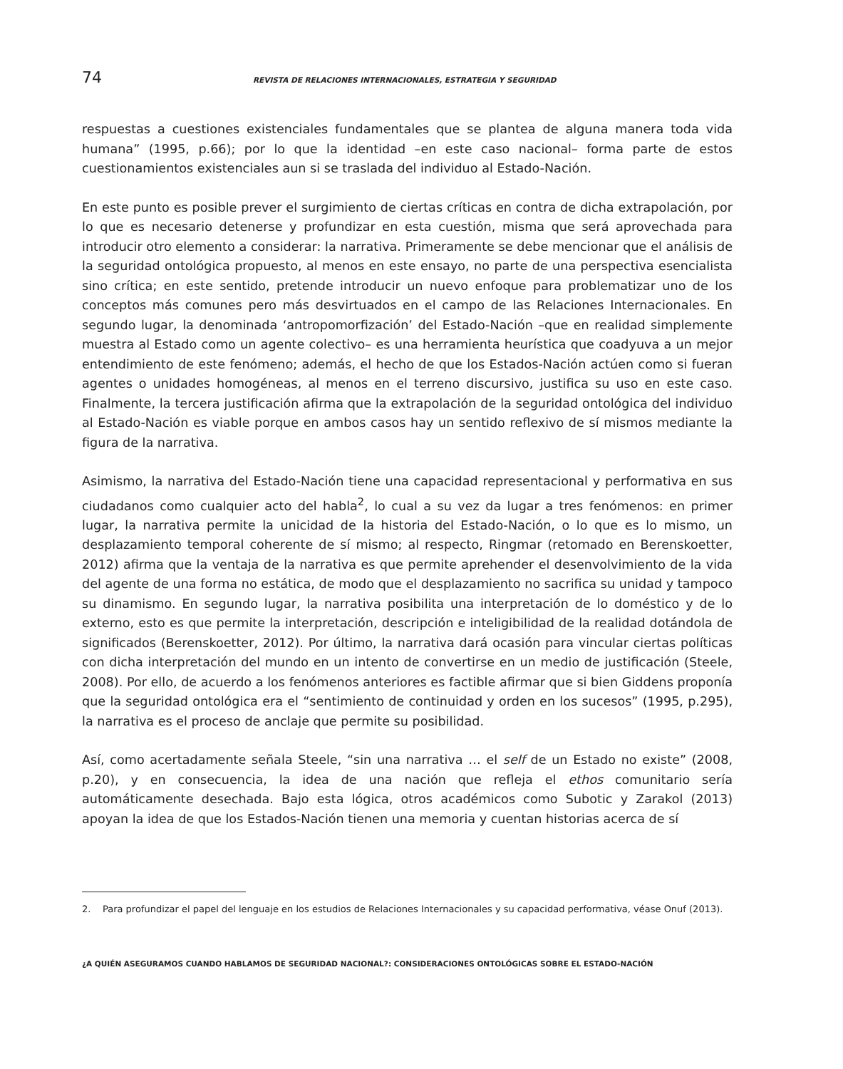74 REVISTA DE RELACIONES INTERNACIONALES, ESTRATEGIA Y SEGURIDAD
respuestas a cuestiones existenciales fundamentales que se plantea de alguna manera toda vida humana” (1995, p.66); por lo que la identidad –en este caso nacional– forma parte de estos cuestionamientos existenciales aun si se traslada del individuo al Estado-Nación.
En este punto es posible prever el surgimiento de ciertas críticas en contra de dicha extrapolación, por lo que es necesario detenerse y profundizar en esta cuestión, misma que será aprovechada para introducir otro elemento a considerar: la narrativa. Primeramente se debe mencionar que el análisis de la seguridad ontológica propuesto, al menos en este ensayo, no parte de una perspectiva esencialista sino crítica; en este sentido, pretende introducir un nuevo enfoque para problematizar uno de los conceptos más comunes pero más desvirtuados en el campo de las Relaciones Internacionales. En segundo lugar, la denominada ‘antropomorfización’ del Estado-Nación –que en realidad simplemente muestra al Estado como un agente colectivo– es una herramienta heurística que coadyuva a un mejor entendimiento de este fenómeno; además, el hecho de que los Estados-Nación actúen como si fueran agentes o unidades homogéneas, al menos en el terreno discursivo, justifica su uso en este caso. Finalmente, la tercera justificación afirma que la extrapolación de la seguridad ontológica del individuo al Estado-Nación es viable porque en ambos casos hay un sentido reflexivo de sí mismos mediante la figura de la narrativa.
Asimismo, la narrativa del Estado-Nación tiene una capacidad representacional y performativa en sus ciudadanos como cualquier acto del habla<sup>2</sup>, lo cual a su vez da lugar a tres fenómenos: en primer lugar, la narrativa permite la unicidad de la historia del Estado-Nación, o lo que es lo mismo, un desplazamiento temporal coherente de sí mismo; al respecto, Ringmar (retomado en Berenskoetter, 2012) afirma que la ventaja de la narrativa es que permite aprehender el desenvolvimiento de la vida del agente de una forma no estática, de modo que el desplazamiento no sacrifica su unidad y tampoco su dinamismo. En segundo lugar, la narrativa posibilita una interpretación de lo doméstico y de lo externo, esto es que permite la interpretación, descripción e inteligibilidad de la realidad dotándola de significados (Berenskoetter, 2012). Por último, la narrativa dará ocasión para vincular ciertas políticas con dicha interpretación del mundo en un intento de convertirse en un medio de justificación (Steele, 2008). Por ello, de acuerdo a los fenómenos anteriores es factible afirmar que si bien Giddens proponía que la seguridad ontológica era el “sentimiento de continuidad y orden en los sucesos” (1995, p.295), la narrativa es el proceso de anclaje que permite su posibilidad.
Así, como acertadamente señala Steele, “sin una narrativa … el self de un Estado no existe” (2008, p.20), y en consecuencia, la idea de una nación que refleja el ethos comunitario sería automáticamente desechada. Bajo esta lógica, otros académicos como Subotic y Zarakol (2013) apoyan la idea de que los Estados-Nación tienen una memoria y cuentan historias acerca de sí
2. Para profundizar el papel del lenguaje en los estudios de Relaciones Internacionales y su capacidad performativa, véase Onuf (2013).
¿A QUIÉN ASEGURAMOS CUANDO HABLAMOS DE SEGURIDAD NACIONAL?: CONSIDERACIONES ONTOLÓGICAS SOBRE EL ESTADO-NACIÓN